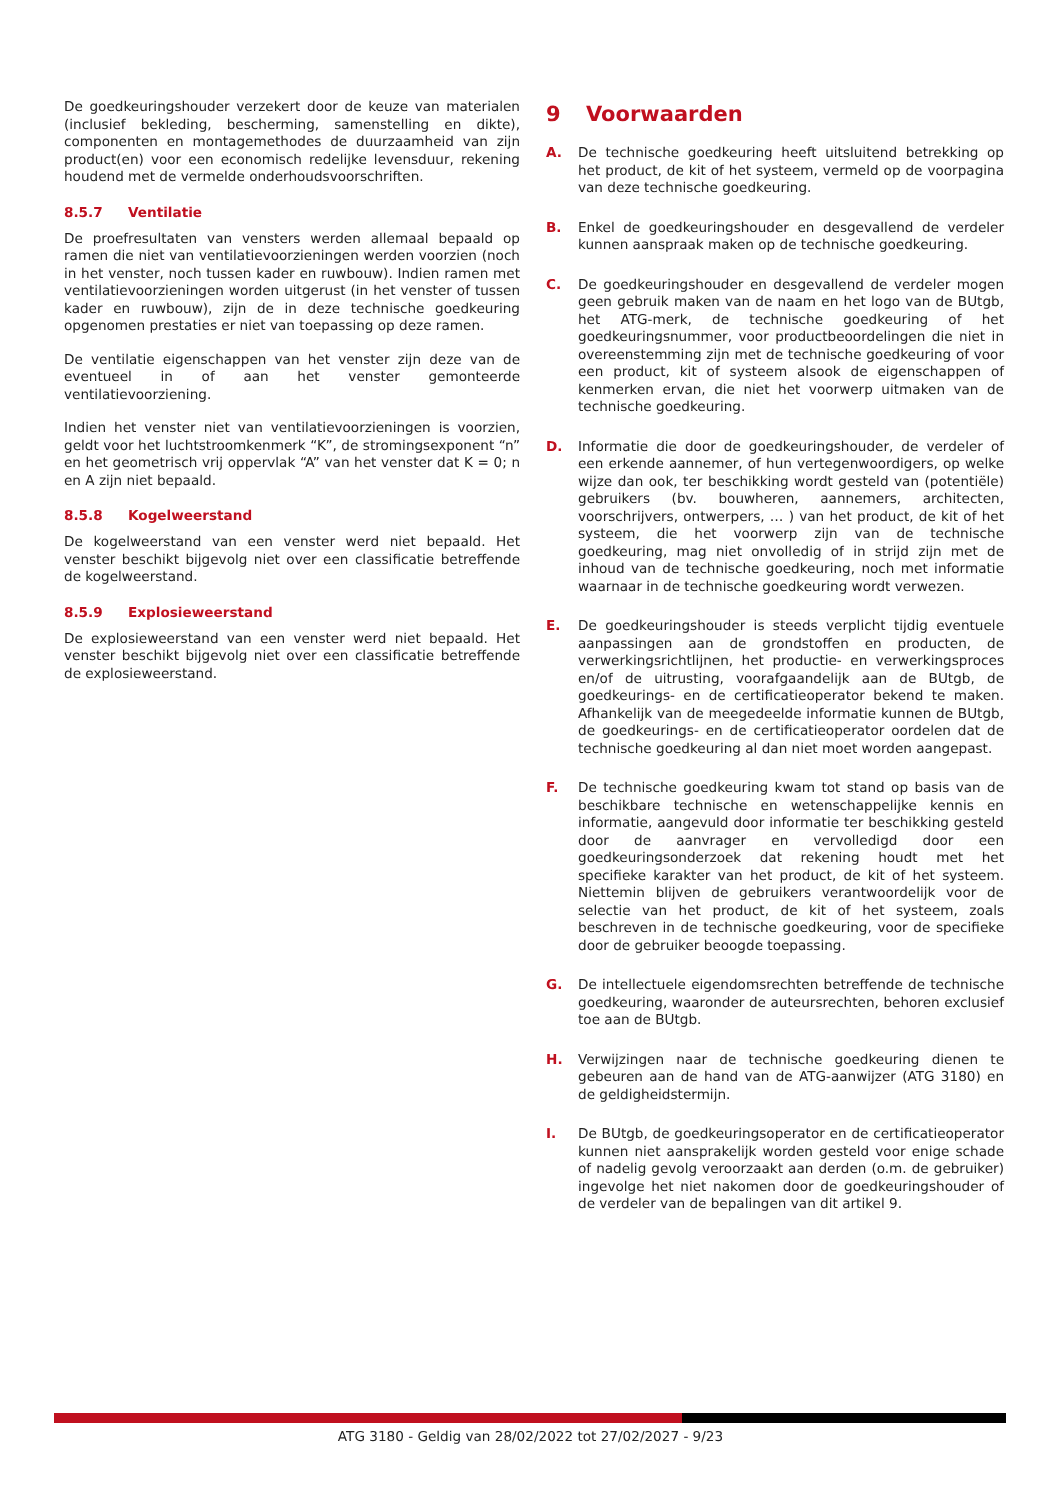De goedkeuringshouder verzekert door de keuze van materialen (inclusief bekleding, bescherming, samenstelling en dikte), componenten en montagemethodes de duurzaamheid van zijn product(en) voor een economisch redelijke levensduur, rekening houdend met de vermelde onderhoudsvoorschriften.
8.5.7 Ventilatie
De proefresultaten van vensters werden allemaal bepaald op ramen die niet van ventilatievoorzieningen werden voorzien (noch in het venster, noch tussen kader en ruwbouw). Indien ramen met ventilatievoorzieningen worden uitgerust (in het venster of tussen kader en ruwbouw), zijn de in deze technische goedkeuring opgenomen prestaties er niet van toepassing op deze ramen.
De ventilatie eigenschappen van het venster zijn deze van de eventueel in of aan het venster gemonteerde ventilatievoorziening.
Indien het venster niet van ventilatievoorzieningen is voorzien, geldt voor het luchtstroomkenmerk “K”, de stromingsexponent “n” en het geometrisch vrij oppervlak “A” van het venster dat K = 0; n en A zijn niet bepaald.
8.5.8 Kogelweerstand
De kogelweerstand van een venster werd niet bepaald. Het venster beschikt bijgevolg niet over een classificatie betreffende de kogelweerstand.
8.5.9 Explosieweerstand
De explosieweerstand van een venster werd niet bepaald. Het venster beschikt bijgevolg niet over een classificatie betreffende de explosieweerstand.
9 Voorwaarden
A.
De technische goedkeuring heeft uitsluitend betrekking op het product, de kit of het systeem, vermeld op de voorpagina van deze technische goedkeuring.
B.
Enkel de goedkeuringshouder en desgevallend de verdeler kunnen aanspraak maken op de technische goedkeuring.
C.
De goedkeuringshouder en desgevallend de verdeler mogen geen gebruik maken van de naam en het logo van de BUtgb, het ATG-merk, de technische goedkeuring of het goedkeuringsnummer, voor productbeoordelingen die niet in overeenstemming zijn met de technische goedkeuring of voor een product, kit of systeem alsook de eigenschappen of kenmerken ervan, die niet het voorwerp uitmaken van de technische goedkeuring.
D.
Informatie die door de goedkeuringshouder, de verdeler of een erkende aannemer, of hun vertegenwoordigers, op welke wijze dan ook, ter beschikking wordt gesteld van (potentiële) gebruikers (bv. bouwheren, aannemers, architecten, voorschrijvers, ontwerpers, … ) van het product, de kit of het systeem, die het voorwerp zijn van de technische goedkeuring, mag niet onvolledig of in strijd zijn met de inhoud van de technische goedkeuring, noch met informatie waarnaar in de technische goedkeuring wordt verwezen.
E.
De goedkeuringshouder is steeds verplicht tijdig eventuele aanpassingen aan de grondstoffen en producten, de verwerkingsrichtlijnen, het productie- en verwerkingsproces en/of de uitrusting, voorafgaandelijk aan de BUtgb, de goedkeurings- en de certificatieoperator bekend te maken. Afhankelijk van de meegedeelde informatie kunnen de BUtgb, de goedkeurings- en de certificatieoperator oordelen dat de technische goedkeuring al dan niet moet worden aangepast.
F.
De technische goedkeuring kwam tot stand op basis van de beschikbare technische en wetenschappelijke kennis en informatie, aangevuld door informatie ter beschikking gesteld door de aanvrager en vervolledigd door een goedkeuringsonderzoek dat rekening houdt met het specifieke karakter van het product, de kit of het systeem. Niettemin blijven de gebruikers verantwoordelijk voor de selectie van het product, de kit of het systeem, zoals beschreven in de technische goedkeuring, voor de specifieke door de gebruiker beoogde toepassing.
G.
De intellectuele eigendomsrechten betreffende de technische goedkeuring, waaronder de auteursrechten, behoren exclusief toe aan de BUtgb.
H.
Verwijzingen naar de technische goedkeuring dienen te gebeuren aan de hand van de ATG-aanwijzer (ATG 3180) en de geldigheidstermijn.
I.
De BUtgb, de goedkeuringsoperator en de certificatieoperator kunnen niet aansprakelijk worden gesteld voor enige schade of nadelig gevolg veroorzaakt aan derden (o.m. de gebruiker) ingevolge het niet nakomen door de goedkeuringshouder of de verdeler van de bepalingen van dit artikel 9.
ATG 3180 - Geldig van 28/02/2022 tot 27/02/2027 - 9/23